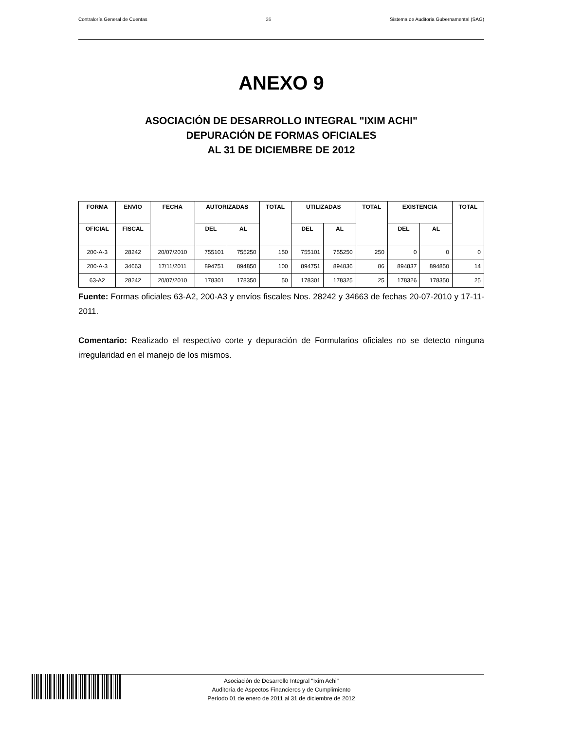Contraloría General de Cuentas 26 Sistema de Auditoria Gubernamental (SAG)
ANEXO 9
ASOCIACIÓN DE DESARROLLO INTEGRAL "IXIM ACHI"
DEPURACIÓN DE FORMAS OFICIALES
AL 31 DE DICIEMBRE DE 2012
| FORMA | ENVIO | FECHA | AUTORIZADAS | | TOTAL | UTILIZADAS | | TOTAL | EXISTENCIA | | TOTAL |
| --- | --- | --- | --- | --- | --- | --- | --- | --- | --- | --- | --- |
| OFICIAL | FISCAL | | DEL | AL | | DEL | AL | | DEL | AL | |
| 200-A-3 | 28242 | 20/07/2010 | 755101 | 755250 | 150 | 755101 | 755250 | 250 | 0 | 0 | 0 |
| 200-A-3 | 34663 | 17/11/2011 | 894751 | 894850 | 100 | 894751 | 894836 | 86 | 894837 | 894850 | 14 |
| 63-A2 | 28242 | 20/07/2010 | 178301 | 178350 | 50 | 178301 | 178325 | 25 | 178326 | 178350 | 25 |
Fuente: Formas oficiales 63-A2, 200-A3 y envíos fiscales Nos. 28242 y 34663 de fechas 20-07-2010 y 17-11-2011.
Comentario: Realizado el respectivo corte y depuración de Formularios oficiales no se detecto ninguna irregularidad en el manejo de los mismos.
Asociación de Desarrollo Integral "Ixim Achi"
Auditoría de Aspectos Financieros y de Cumplimiento
Período 01 de enero de 2011 al 31 de diciembre de 2012